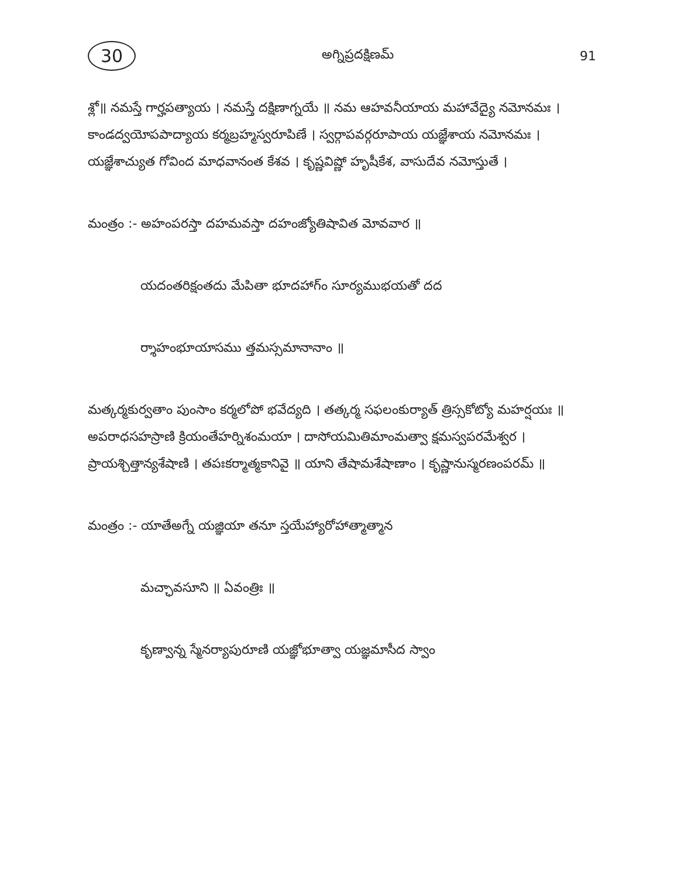30 అగ్నిప్రదక్షిణమ్ 91
శ్లో॥ నమస్తే గార్హపత్యాయ । నమస్తే దక్షిణాగ్నయే ॥ నమ ఆహవనీయాయ మహావేద్యై నమోనమః । కాండద్వయోపపాద్యాయ కర్మబ్రహ్మస్వరూపిణే । స్వర్గాపవర్గరూపాయ యజ్ఞేశాయ నమోనమః । యజ్ఞేశాచ్యుత గోవింద మాధవానంత కేశవ । కృష్ణవిష్ణో హృషీకేశ, వాసుదేవ నమోస్తుతే ।
మంత్రం :- అహంపరస్తా దహమవస్తా దహంజ్యోతిషావిత మోవవార ॥
యదంతరిక్షంతదు మేపితా భూదహాగ్ం సూర్యముభయతో దద
ర్శాహంభూయాసము త్తమస్సమానానాం ॥
మత్కర్మకుర్వతాం పుంసాం కర్మలోపో భవేద్యది । తత్కర్మ సఫలంకుర్యాత్ త్రిస్సకోట్యో మహర్షయః ॥ అపరాధసహస్రాణి క్రియంతేహర్నిశంమయా । దాసోయమితిమాంమత్వా క్షమస్వపరమేశ్వర । ప్రాయశ్చిత్తాన్యశేషాణి । తపఃకర్మాత్మకానివై ॥ యాని తేషామశేషాణాం । కృష్ణానుస్మరణంపరమ్ ॥
మంత్రం :- యాతేఅగ్నే యజ్ఞియా తనూ స్తయేహ్యారోహాత్మాత్మాన
మచ్ఛావసూని ॥ ఏవంత్రిః ॥
కృణ్వాన్న స్మేనర్యాపురూణి యజ్ఞోభూత్వా యజ్ఞమాసీద స్వాం